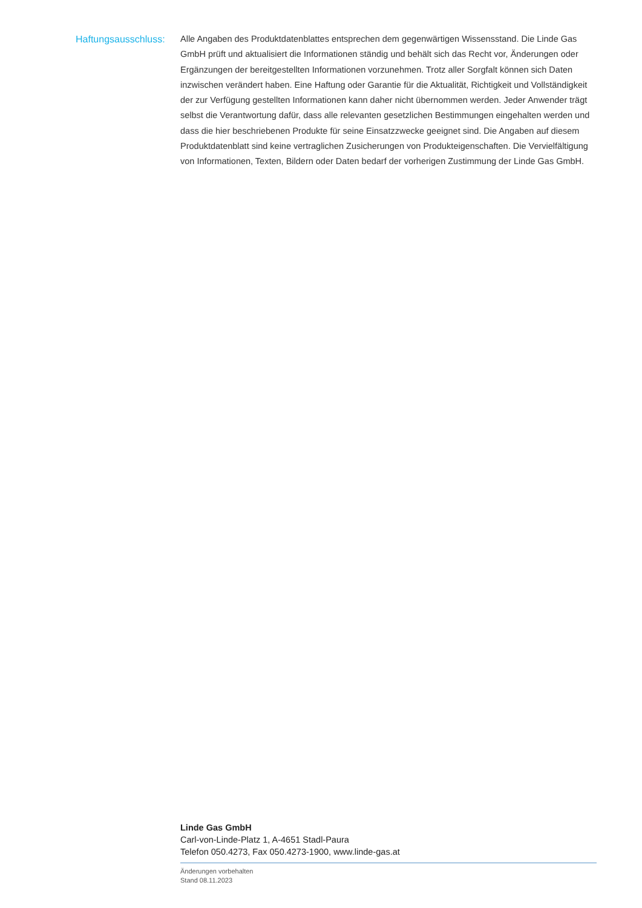Haftungsausschluss:
Alle Angaben des Produktdatenblattes entsprechen dem gegenwärtigen Wissensstand. Die Linde Gas GmbH prüft und aktualisiert die Informationen ständig und behält sich das Recht vor, Änderungen oder Ergänzungen der bereitgestellten Informationen vorzunehmen. Trotz aller Sorgfalt können sich Daten inzwischen verändert haben. Eine Haftung oder Garantie für die Aktualität, Richtigkeit und Vollständigkeit der zur Verfügung gestellten Informationen kann daher nicht übernommen werden. Jeder Anwender trägt selbst die Verantwortung dafür, dass alle relevanten gesetzlichen Bestimmungen eingehalten werden und dass die hier beschriebenen Produkte für seine Einsatzzwecke geeignet sind. Die Angaben auf diesem Produktdatenblatt sind keine vertraglichen Zusicherungen von Produkteigenschaften. Die Vervielfältigung von Informationen, Texten, Bildern oder Daten bedarf der vorherigen Zustimmung der Linde Gas GmbH.
Linde Gas GmbH
Carl-von-Linde-Platz 1, A-4651 Stadl-Paura
Telefon 050.4273, Fax 050.4273-1900, www.linde-gas.at
Änderungen vorbehalten
Stand 08.11.2023